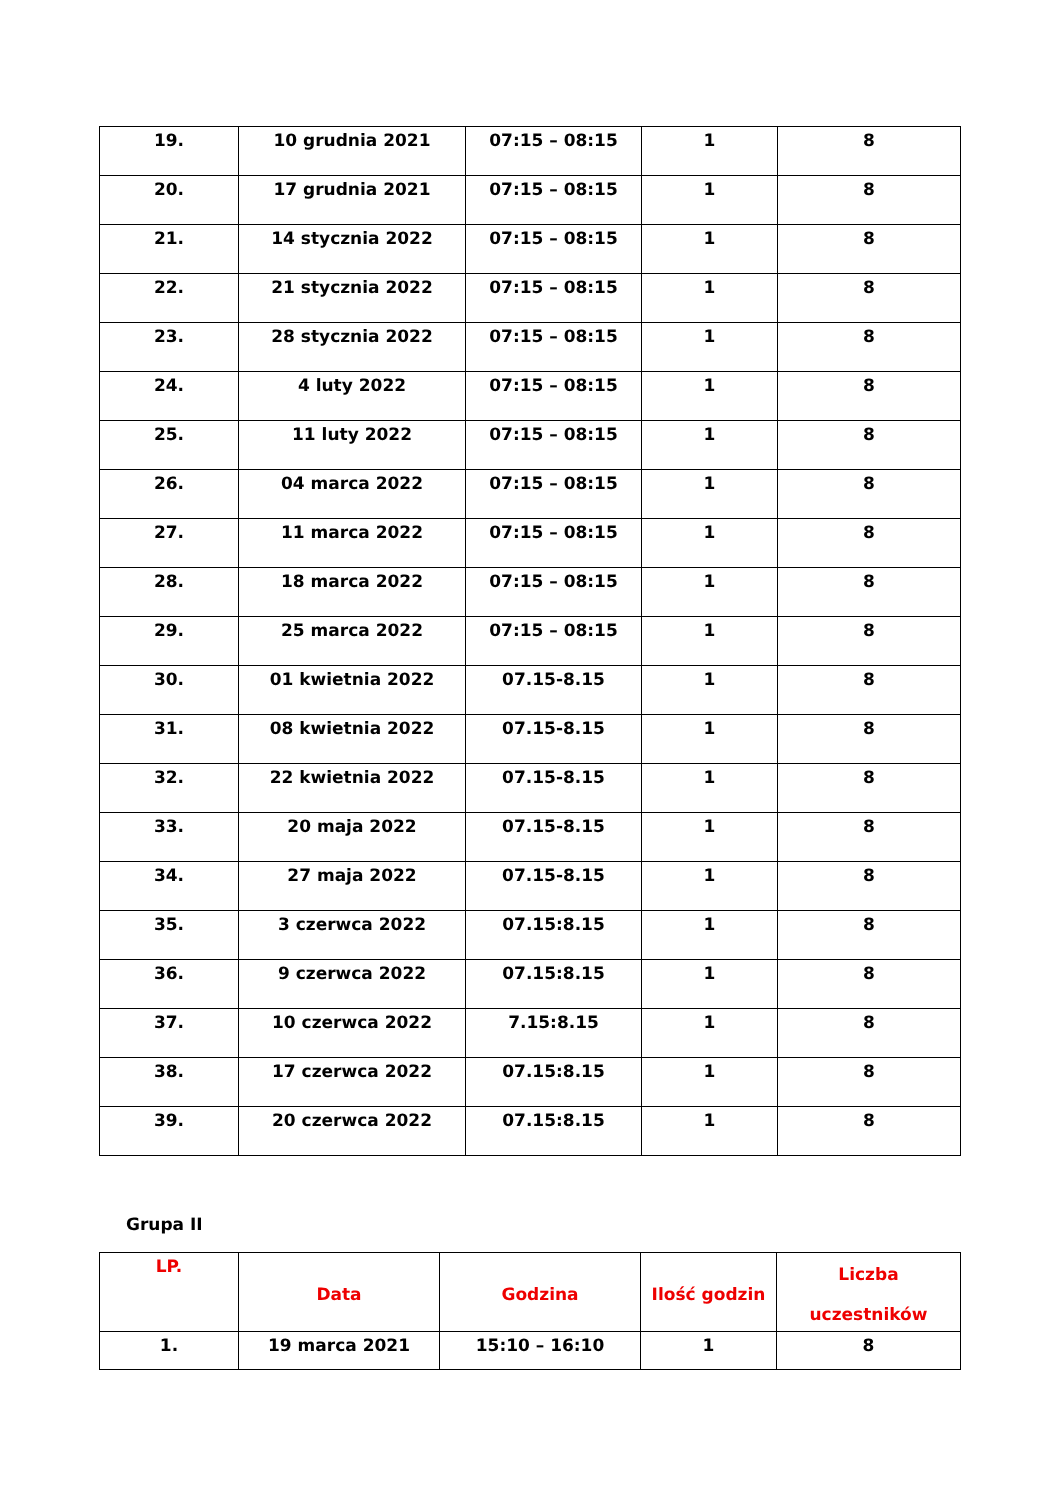| 19. | 10 grudnia 2021 | 07:15 – 08:15 | 1 | 8 |
| 20. | 17 grudnia 2021 | 07:15 – 08:15 | 1 | 8 |
| 21. | 14 stycznia 2022 | 07:15 – 08:15 | 1 | 8 |
| 22. | 21 stycznia 2022 | 07:15 – 08:15 | 1 | 8 |
| 23. | 28 stycznia 2022 | 07:15 – 08:15 | 1 | 8 |
| 24. | 4 luty 2022 | 07:15 – 08:15 | 1 | 8 |
| 25. | 11 luty 2022 | 07:15 – 08:15 | 1 | 8 |
| 26. | 04 marca 2022 | 07:15 – 08:15 | 1 | 8 |
| 27. | 11 marca 2022 | 07:15 – 08:15 | 1 | 8 |
| 28. | 18 marca 2022 | 07:15 – 08:15 | 1 | 8 |
| 29. | 25 marca 2022 | 07:15 – 08:15 | 1 | 8 |
| 30. | 01 kwietnia 2022 | 07.15-8.15 | 1 | 8 |
| 31. | 08 kwietnia 2022 | 07.15-8.15 | 1 | 8 |
| 32. | 22 kwietnia 2022 | 07.15-8.15 | 1 | 8 |
| 33. | 20 maja 2022 | 07.15-8.15 | 1 | 8 |
| 34. | 27 maja 2022 | 07.15-8.15 | 1 | 8 |
| 35. | 3 czerwca 2022 | 07.15:8.15 | 1 | 8 |
| 36. | 9 czerwca 2022 | 07.15:8.15 | 1 | 8 |
| 37. | 10 czerwca 2022 | 7.15:8.15 | 1 | 8 |
| 38. | 17 czerwca 2022 | 07.15:8.15 | 1 | 8 |
| 39. | 20 czerwca 2022 | 07.15:8.15 | 1 | 8 |
Grupa II
| LP. | Data | Godzina | Ilość godzin | Liczba uczestników |
| --- | --- | --- | --- | --- |
| 1. | 19 marca 2021 | 15:10 – 16:10 | 1 | 8 |